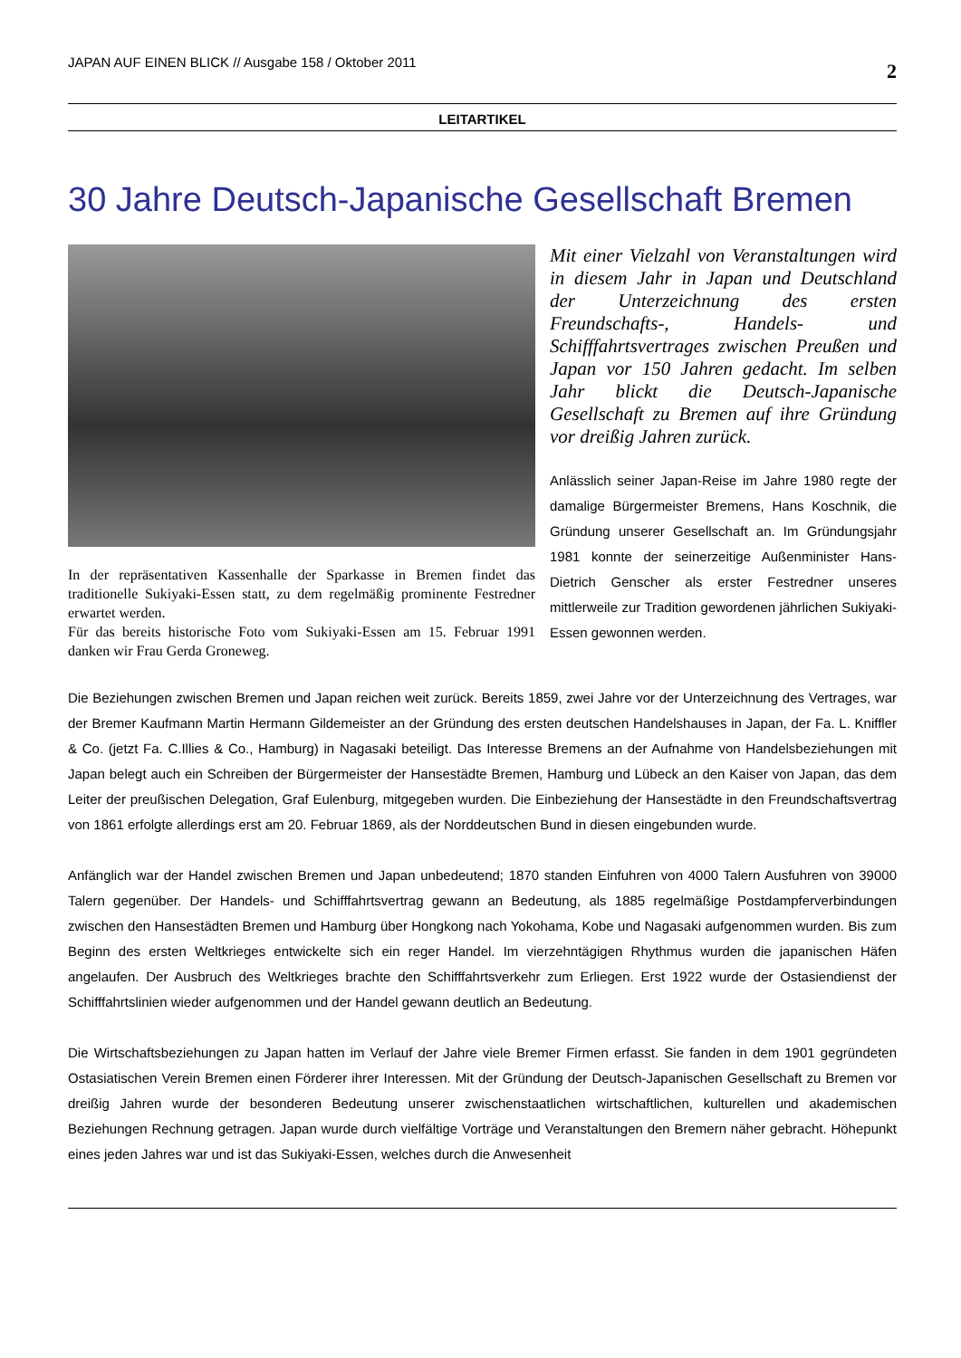JAPAN AUF EINEN BLICK // Ausgabe 158 / Oktober 2011 2
LEITARTIKEL
30 Jahre Deutsch-Japanische Gesellschaft Bremen
In der repräsentativen Kassenhalle der Sparkasse in Bremen findet das traditionelle Sukiyaki-Essen statt, zu dem regelmäßig prominente Festredner erwartet werden.
Für das bereits historische Foto vom Sukiyaki-Essen am 15. Februar 1991 danken wir Frau Gerda Groneweg.
Mit einer Vielzahl von Veranstaltungen wird in diesem Jahr in Japan und Deutschland der Unterzeichnung des ersten Freundschafts-, Handels- und Schifffahrtsvertrages zwischen Preußen und Japan vor 150 Jahren gedacht. Im selben Jahr blickt die Deutsch-Japanische Gesellschaft zu Bremen auf ihre Gründung vor dreißig Jahren zurück.
Anlässlich seiner Japan-Reise im Jahre 1980 regte der damalige Bürgermeister Bremens, Hans Koschnik, die Gründung unserer Gesellschaft an. Im Gründungsjahr 1981 konnte der seinerzeitige Außenminister Hans-Dietrich Genscher als erster Festredner unseres mittlerweile zur Tradition gewordenen jährlichen Sukiyaki-Essen gewonnen werden.
Die Beziehungen zwischen Bremen und Japan reichen weit zurück. Bereits 1859, zwei Jahre vor der Unterzeichnung des Vertrages, war der Bremer Kaufmann Martin Hermann Gildemeister an der Gründung des ersten deutschen Handelshauses in Japan, der Fa. L. Kniffler & Co. (jetzt Fa. C.Illies & Co., Hamburg) in Nagasaki beteiligt. Das Interesse Bremens an der Aufnahme von Handelsbeziehungen mit Japan belegt auch ein Schreiben der Bürgermeister der Hansestädte Bremen, Hamburg und Lübeck an den Kaiser von Japan, das dem Leiter der preußischen Delegation, Graf Eulenburg, mitgegeben wurden. Die Einbeziehung der Hansestädte in den Freundschaftsvertrag von 1861 erfolgte allerdings erst am 20. Februar 1869, als der Norddeutschen Bund in diesen eingebunden wurde.
Anfänglich war der Handel zwischen Bremen und Japan unbedeutend; 1870 standen Einfuhren von 4000 Talern Ausfuhren von 39000 Talern gegenüber. Der Handels- und Schifffahrtsvertrag gewann an Bedeutung, als 1885 regelmäßige Postdampferverbindungen zwischen den Hansestädten Bremen und Hamburg über Hongkong nach Yokohama, Kobe und Nagasaki aufgenommen wurden. Bis zum Beginn des ersten Weltkrieges entwickelte sich ein reger Handel. Im vierzehntägigen Rhythmus wurden die japanischen Häfen angelaufen. Der Ausbruch des Weltkrieges brachte den Schifffahrtsverkehr zum Erliegen. Erst 1922 wurde der Ostasiendienst der Schifffahrtslinien wieder aufgenommen und der Handel gewann deutlich an Bedeutung.
Die Wirtschaftsbeziehungen zu Japan hatten im Verlauf der Jahre viele Bremer Firmen erfasst. Sie fanden in dem 1901 gegründeten Ostasiatischen Verein Bremen einen Förderer ihrer Interessen. Mit der Gründung der Deutsch-Japanischen Gesellschaft zu Bremen vor dreißig Jahren wurde der besonderen Bedeutung unserer zwischenstaatlichen wirtschaftlichen, kulturellen und akademischen Beziehungen Rechnung getragen. Japan wurde durch vielfältige Vorträge und Veranstaltungen den Bremern näher gebracht. Höhepunkt eines jeden Jahres war und ist das Sukiyaki-Essen, welches durch die Anwesenheit